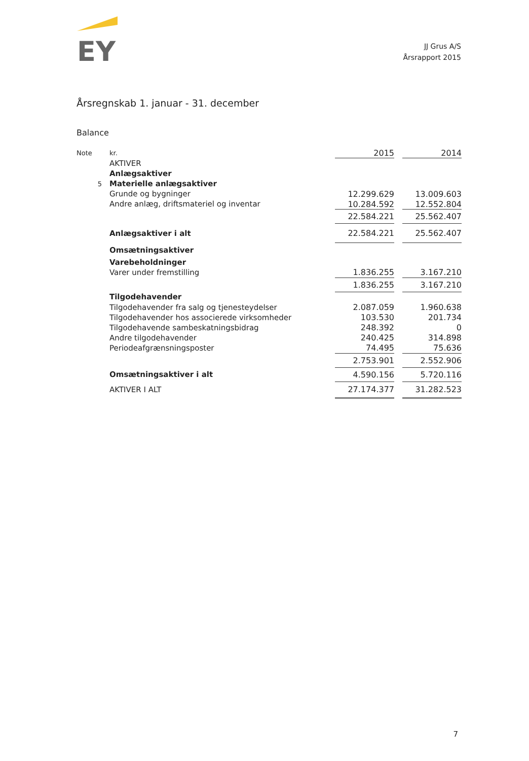EY
JJ Grus A/S
Årsrapport 2015
Årsregnskab 1. januar - 31. december
Balance
| Note | kr. | 2015 | | 2014 |
| | AKTIVER | | | |
| | Anlægsaktiver | | | |
| 5 | Materielle anlægsaktiver | | | |
| | Grunde og bygninger | 12.299.629 | | 13.009.603 |
| | Andre anlæg, driftsmateriel og inventar | 10.284.592 | | 12.552.804 |
| | | 22.584.221 | | 25.562.407 |
| | Anlægsaktiver i alt | 22.584.221 | | 25.562.407 |
| | Omsætningsaktiver | | | |
| | Varebeholdninger | | | |
| | Varer under fremstilling | 1.836.255 | | 3.167.210 |
| | | 1.836.255 | | 3.167.210 |
| | Tilgodehavender | | | |
| | Tilgodehavender fra salg og tjenesteydelser | 2.087.059 | | 1.960.638 |
| | Tilgodehavender hos associerede virksomheder | 103.530 | | 201.734 |
| | Tilgodehavende sambeskatningsbidrag | 248.392 | | 0 |
| | Andre tilgodehavender | 240.425 | | 314.898 |
| | Periodeafgrænsningsposter | 74.495 | | 75.636 |
| | | 2.753.901 | | 2.552.906 |
| | Omsætningsaktiver i alt | 4.590.156 | | 5.720.116 |
| | AKTIVER I ALT | 27.174.377 | | 31.282.523 |
7